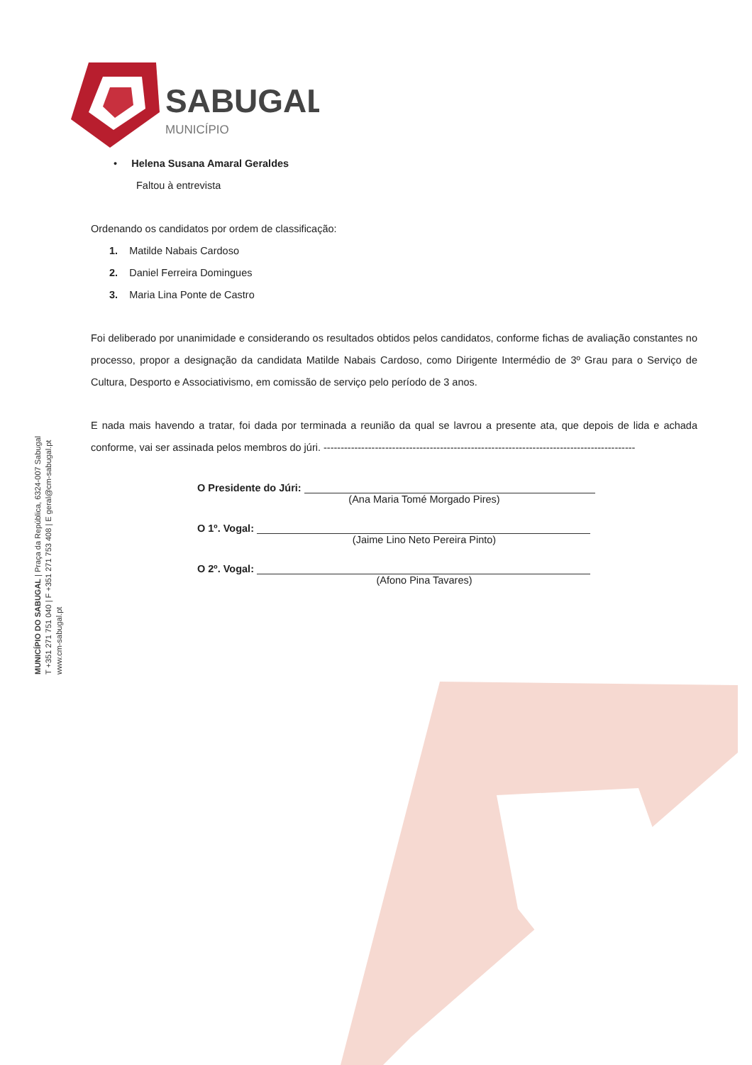SABUGAL
MUNICÍPIO
MUNICÍPIO DO SABUGAL | Praça da República, 6324-007 Sabugal
T +351 271 751 040 | F +351 271 753 408 | E geral@cm-sabugal.pt
www.cm-sabugal.pt
• Helena Susana Amaral Geraldes
Faltou à entrevista
Ordenando os candidatos por ordem de classificação:
1. Matilde Nabais Cardoso
2. Daniel Ferreira Domingues
3. Maria Lina Ponte de Castro
Foi deliberado por unanimidade e considerando os resultados obtidos pelos candidatos, conforme fichas de avaliação constantes no processo, propor a designação da candidata Matilde Nabais Cardoso, como Dirigente Intermédio de 3º Grau para o Serviço de Cultura, Desporto e Associativismo, em comissão de serviço pelo período de 3 anos.
E nada mais havendo a tratar, foi dada por terminada a reunião da qual se lavrou a presente ata, que depois de lida e achada conforme, vai ser assinada pelos membros do júri. -------------------------------------------------------------------------------------------
O Presidente do Júri:
(Ana Maria Tomé Morgado Pires)
O 1º. Vogal:
(Jaime Lino Neto Pereira Pinto)
O 2º. Vogal:
(Afono Pina Tavares)